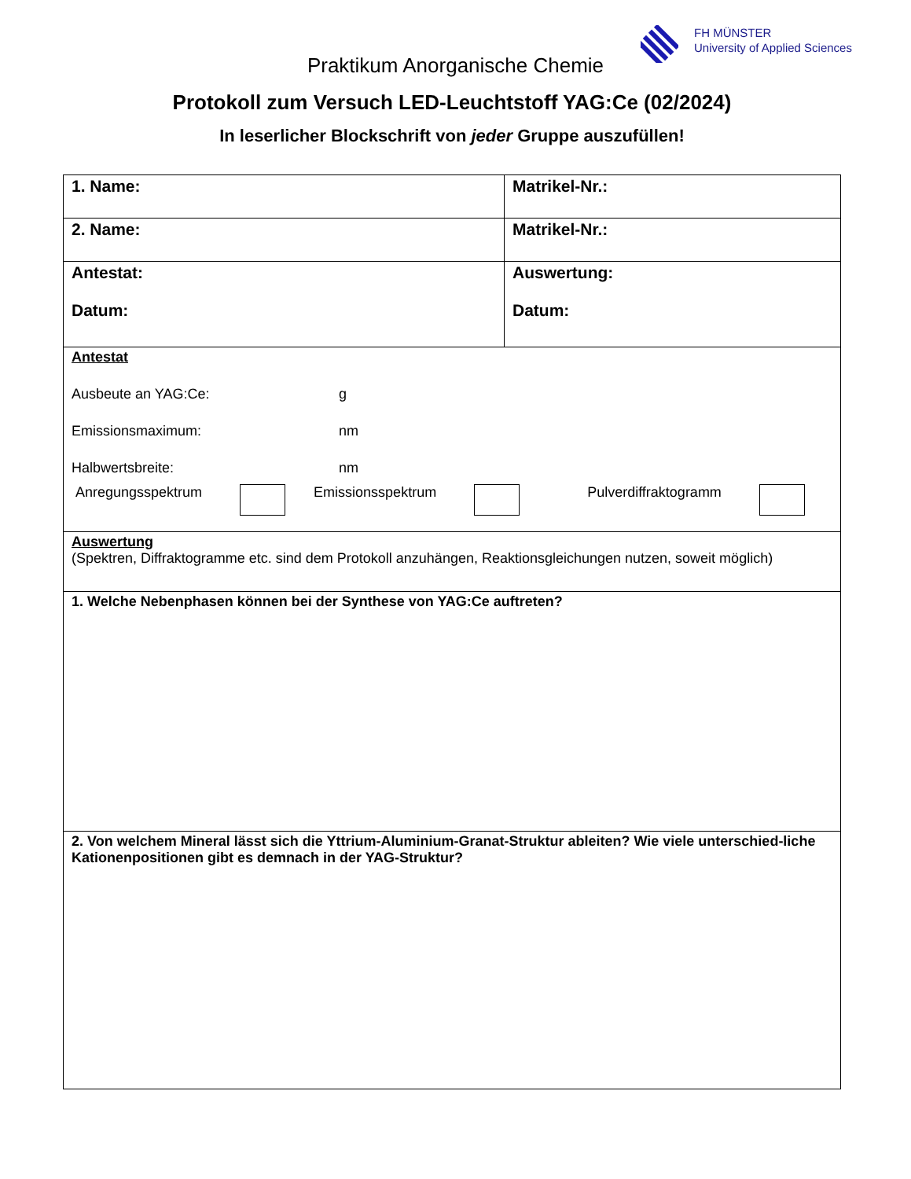FH MÜNSTER
University of Applied Sciences
Praktikum Anorganische Chemie
Protokoll zum Versuch LED-Leuchtstoff YAG:Ce (02/2024)
In leserlicher Blockschrift von jeder Gruppe auszufüllen!
| 1. Name: | Matrikel-Nr.: |
| 2. Name: | Matrikel-Nr.: |
| Antestat: Datum: | Auswertung: Datum: |
| Antestat Ausbeute an YAG:Ce: g Emissionsmaximum: nm Halbwertsbreite: nm Anregungsspektrum Emissionsspektrum Pulverdiffraktogramm | |
| Auswertung (Spektren, Diffraktogramme etc. sind dem Protokoll anzuhängen, Reaktionsgleichungen nutzen, soweit möglich) | |
| 1. Welche Nebenphasen können bei der Synthese von YAG:Ce auftreten? | |
| 2. Von welchem Mineral lässt sich die Yttrium-Aluminium-Granat-Struktur ableiten? Wie viele unterschied-liche Kationenpositionen gibt es demnach in der YAG-Struktur? | |